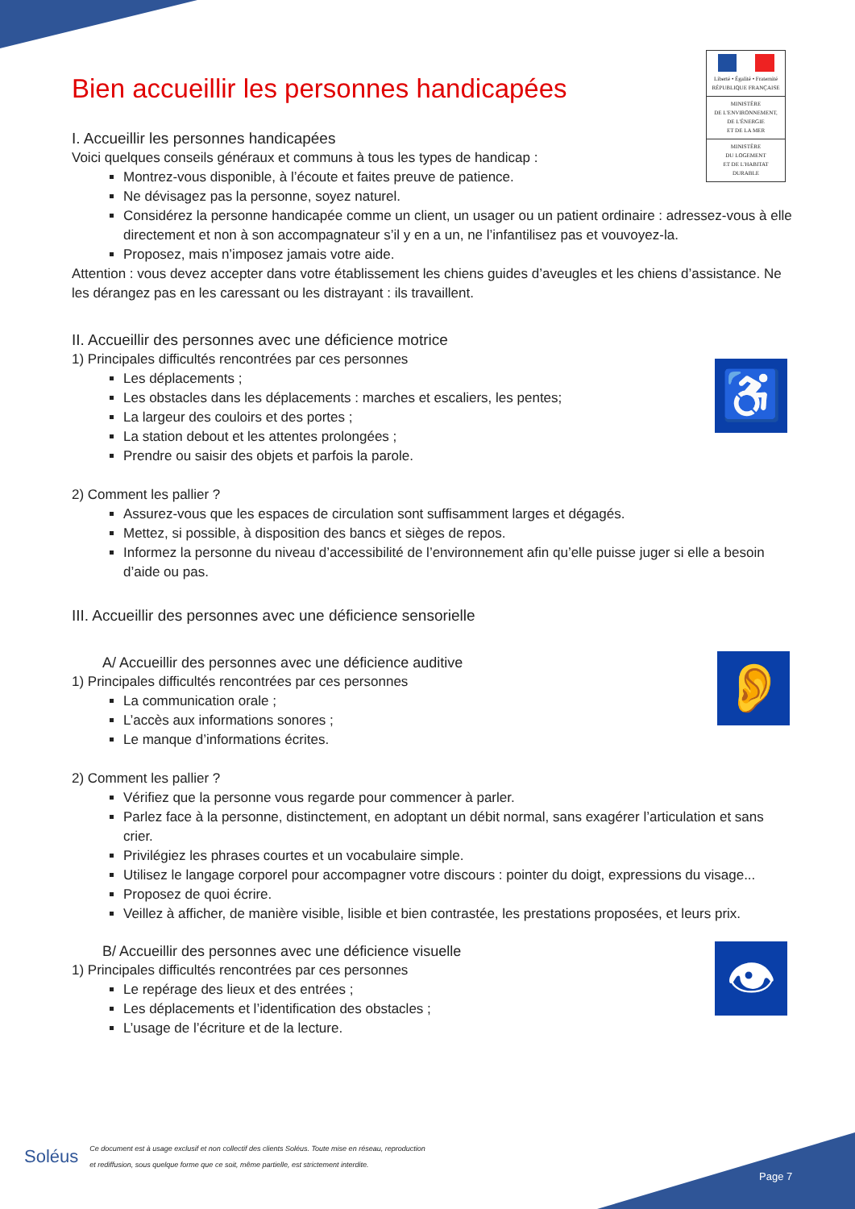Liberté • Égalité • Fraternité
RÉPUBLIQUE FRANÇAISE
MINISTÈRE
DE L'ENVIRONNEMENT,
DE L'ÉNERGIE
ET DE LA MER
MINISTÈRE
DU LOGEMENT
ET DE L'HABITAT
DURABLE
♿
👂
👁
Bien accueillir les personnes handicapées
I. Accueillir les personnes handicapées
Voici quelques conseils généraux et communs à tous les types de handicap :
Montrez-vous disponible, à l’écoute et faites preuve de patience.
Ne dévisagez pas la personne, soyez naturel.
Considérez la personne handicapée comme un client, un usager ou un patient ordinaire : adressez-vous à elle directement et non à son accompagnateur s’il y en a un, ne l’infantilisez pas et vouvoyez-la.
Proposez, mais n’imposez jamais votre aide.
Attention : vous devez accepter dans votre établissement les chiens guides d’aveugles et les chiens d’assistance. Ne les dérangez pas en les caressant ou les distrayant : ils travaillent.
II. Accueillir des personnes avec une déficience motrice
1) Principales difficultés rencontrées par ces personnes
Les déplacements ;
Les obstacles dans les déplacements : marches et escaliers, les pentes;
La largeur des couloirs et des portes ;
La station debout et les attentes prolongées ;
Prendre ou saisir des objets et parfois la parole.
2) Comment les pallier ?
Assurez-vous que les espaces de circulation sont suffisamment larges et dégagés.
Mettez, si possible, à disposition des bancs et sièges de repos.
Informez la personne du niveau d’accessibilité de l’environnement afin qu’elle puisse juger si elle a besoin d’aide ou pas.
III. Accueillir des personnes avec une déficience sensorielle
A/ Accueillir des personnes avec une déficience auditive
1) Principales difficultés rencontrées par ces personnes
La communication orale ;
L’accès aux informations sonores ;
Le manque d’informations écrites.
2) Comment les pallier ?
Vérifiez que la personne vous regarde pour commencer à parler.
Parlez face à la personne, distinctement, en adoptant un débit normal, sans exagérer l’articulation et sans crier.
Privilégiez les phrases courtes et un vocabulaire simple.
Utilisez le langage corporel pour accompagner votre discours : pointer du doigt, expressions du visage...
Proposez de quoi écrire.
Veillez à afficher, de manière visible, lisible et bien contrastée, les prestations proposées, et leurs prix.
B/ Accueillir des personnes avec une déficience visuelle
1) Principales difficultés rencontrées par ces personnes
Le repérage des lieux et des entrées ;
Les déplacements et l’identification des obstacles ;
L’usage de l’écriture et de la lecture.
Soléus
Ce document est à usage exclusif et non collectif des clients Soléus. Toute mise en réseau, reproduction
et rediffusion, sous quelque forme que ce soit, même partielle, est strictement interdite.
Page 7